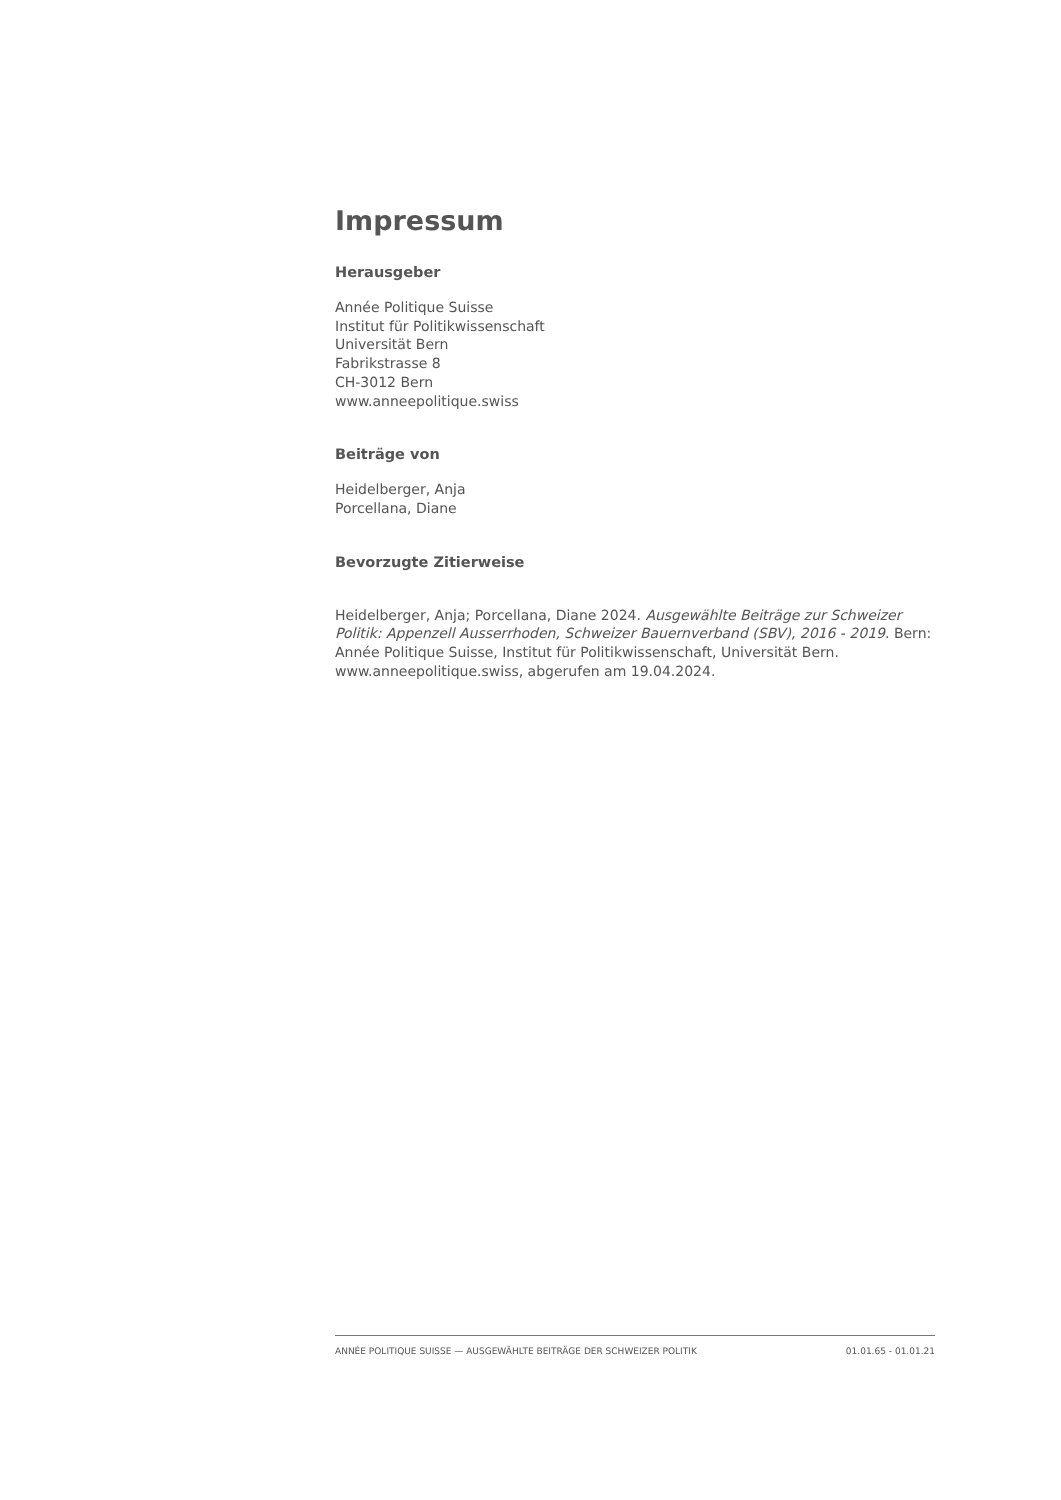Impressum
Herausgeber
Année Politique Suisse
Institut für Politikwissenschaft
Universität Bern
Fabrikstrasse 8
CH-3012 Bern
www.anneepolitique.swiss
Beiträge von
Heidelberger, Anja
Porcellana, Diane
Bevorzugte Zitierweise
Heidelberger, Anja; Porcellana, Diane 2024. Ausgewählte Beiträge zur Schweizer Politik: Appenzell Ausserrhoden, Schweizer Bauernverband (SBV), 2016 - 2019. Bern: Année Politique Suisse, Institut für Politikwissenschaft, Universität Bern. www.anneepolitique.swiss, abgerufen am 19.04.2024.
ANNÉE POLITIQUE SUISSE — AUSGEWÄHLTE BEITRÄGE DER SCHWEIZER POLITIK 01.01.65 - 01.01.21